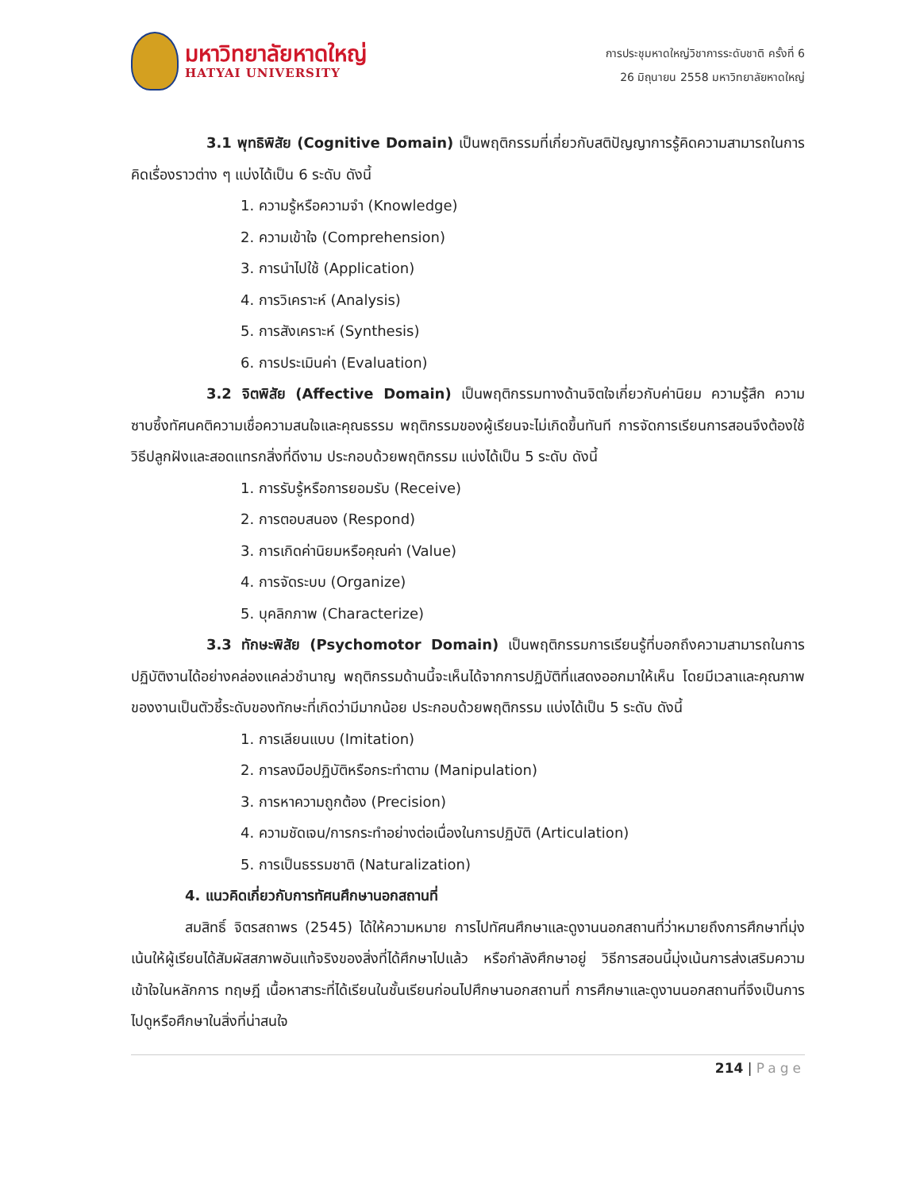มหาวิทยาลัยหาดใหญ่
HATYAI UNIVERSITY
การประชุมหาดใหญ่วิชาการระดับชาติ ครั้งที่ 6
26 มิถุนายน 2558 มหาวิทยาลัยหาดใหญ่
3.1 พุทธิพิสัย (Cognitive Domain) เป็นพฤติกรรมที่เกี่ยวกับสติปัญญาการรู้คิดความสามารถในการคิดเรื่องราวต่าง ๆ แบ่งได้เป็น 6 ระดับ ดังนี้
1. ความรู้หรือความจำ (Knowledge)
2. ความเข้าใจ (Comprehension)
3. การนำไปใช้ (Application)
4. การวิเคราะห์ (Analysis)
5. การสังเคราะห์ (Synthesis)
6. การประเมินค่า (Evaluation)
3.2 จิตพิสัย (Affective Domain) เป็นพฤติกรรมทางด้านจิตใจเกี่ยวกับค่านิยม ความรู้สึก ความซาบซึ้งทัศนคติความเชื่อความสนใจและคุณธรรม พฤติกรรมของผู้เรียนจะไม่เกิดขึ้นทันที การจัดการเรียนการสอนจึงต้องใช้วิธีปลูกฝังและสอดแทรกสิ่งที่ดีงาม ประกอบด้วยพฤติกรรม แบ่งได้เป็น 5 ระดับ ดังนี้
1. การรับรู้หรือการยอมรับ (Receive)
2. การตอบสนอง (Respond)
3. การเกิดค่านิยมหรือคุณค่า (Value)
4. การจัดระบบ (Organize)
5. บุคลิกภาพ (Characterize)
3.3 ทักษะพิสัย (Psychomotor Domain) เป็นพฤติกรรมการเรียนรู้ที่บอกถึงความสามารถในการปฏิบัติงานได้อย่างคล่องแคล่วชำนาญ พฤติกรรมด้านนี้จะเห็นได้จากการปฏิบัติที่แสดงออกมาให้เห็น โดยมีเวลาและคุณภาพของงานเป็นตัวชี้ระดับของทักษะที่เกิดว่ามีมากน้อย ประกอบด้วยพฤติกรรม แบ่งได้เป็น 5 ระดับ ดังนี้
1. การเลียนแบบ (Imitation)
2. การลงมือปฏิบัติหรือกระทำตาม (Manipulation)
3. การหาความถูกต้อง (Precision)
4. ความชัดเจน/การกระทำอย่างต่อเนื่องในการปฏิบัติ (Articulation)
5. การเป็นธรรมชาติ (Naturalization)
4. แนวคิดเกี่ยวกับการทัศนศึกษานอกสถานที่
สมสิทธิ์ จิตรสถาพร (2545) ได้ให้ความหมาย การไปทัศนศึกษาและดูงานนอกสถานที่ว่าหมายถึงการศึกษาที่มุ่งเน้นให้ผู้เรียนได้สัมผัสสภาพอันแท้จริงของสิ่งที่ได้ศึกษาไปแล้ว หรือกำลังศึกษาอยู่ วิธีการสอนนี้มุ่งเน้นการส่งเสริมความเข้าใจในหลักการ ทฤษฎี เนื้อหาสาระที่ได้เรียนในชั้นเรียนก่อนไปศึกษานอกสถานที่ การศึกษาและดูงานนอกสถานที่จึงเป็นการไปดูหรือศึกษาในสิ่งที่น่าสนใจ
214 | Page